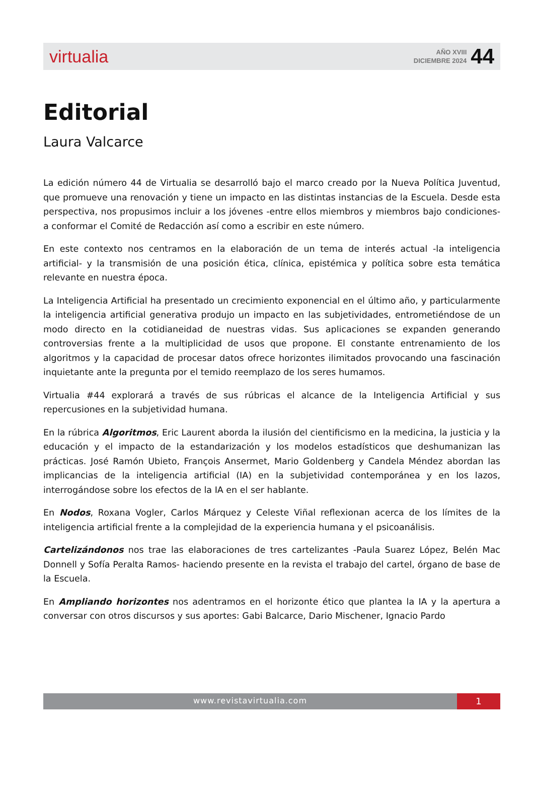virtualia
AÑO XVIII
DICIEMBRE 2024
44
Editorial
Laura Valcarce
La edición número 44 de Virtualia se desarrolló bajo el marco creado por la Nueva Política Juventud, que promueve una renovación y tiene un impacto en las distintas instancias de la Escuela. Desde esta perspectiva, nos propusimos incluir a los jóvenes -entre ellos miembros y miembros bajo condiciones- a conformar el Comité de Redacción así como a escribir en este número.
En este contexto nos centramos en la elaboración de un tema de interés actual -la inteligencia artificial- y la transmisión de una posición ética, clínica, epistémica y política sobre esta temática relevante en nuestra época.
La Inteligencia Artificial ha presentado un crecimiento exponencial en el último año, y particularmente la inteligencia artificial generativa produjo un impacto en las subjetividades, entrometiéndose de un modo directo en la cotidianeidad de nuestras vidas. Sus aplicaciones se expanden generando controversias frente a la multiplicidad de usos que propone. El constante entrenamiento de los algoritmos y la capacidad de procesar datos ofrece horizontes ilimitados provocando una fascinación inquietante ante la pregunta por el temido reemplazo de los seres humamos.
Virtualia #44 explorará a través de sus rúbricas el alcance de la Inteligencia Artificial y sus repercusiones en la subjetividad humana.
En la rúbrica Algoritmos, Eric Laurent aborda la ilusión del cientificismo en la medicina, la justicia y la educación y el impacto de la estandarización y los modelos estadísticos que deshumanizan las prácticas. José Ramón Ubieto, François Ansermet, Mario Goldenberg y Candela Méndez abordan las implicancias de la inteligencia artificial (IA) en la subjetividad contemporánea y en los lazos, interrogándose sobre los efectos de la IA en el ser hablante.
En Nodos, Roxana Vogler, Carlos Márquez y Celeste Viñal reflexionan acerca de los límites de la inteligencia artificial frente a la complejidad de la experiencia humana y el psicoanálisis.
Cartelizándonos nos trae las elaboraciones de tres cartelizantes -Paula Suarez López, Belén Mac Donnell y Sofía Peralta Ramos- haciendo presente en la revista el trabajo del cartel, órgano de base de la Escuela.
En Ampliando horizontes nos adentramos en el horizonte ético que plantea la IA y la apertura a conversar con otros discursos y sus aportes: Gabi Balcarce, Dario Mischener, Ignacio Pardo
www.revistavirtualia.com
1